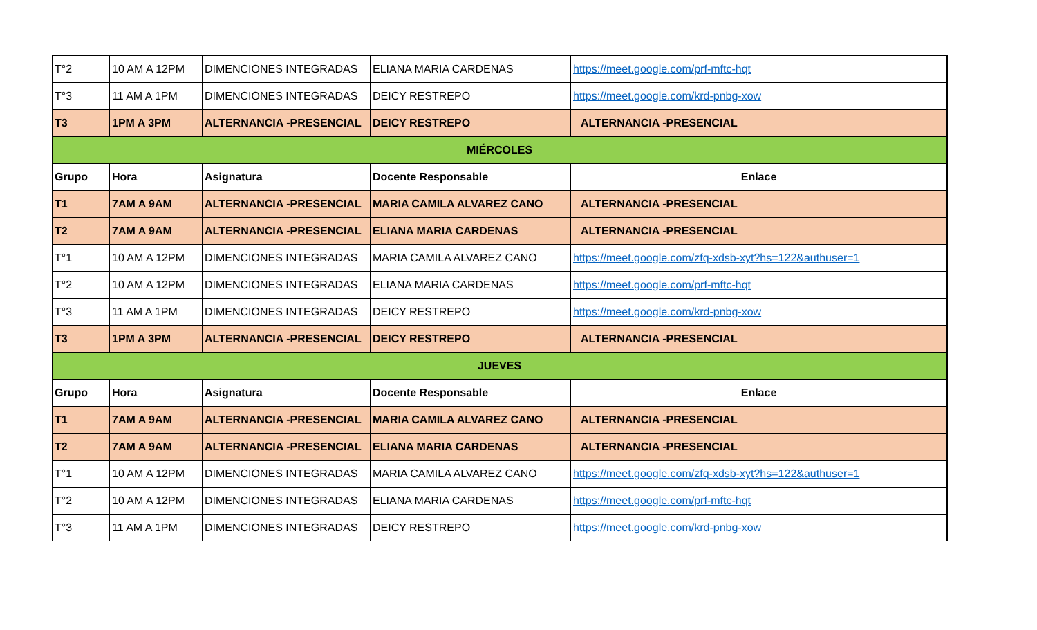| T°2 | 10 AM A 12PM | DIMENCIONES INTEGRADAS | ELIANA MARIA CARDENAS | https://meet.google.com/prf-mftc-hqt |
| T°3 | 11 AM A 1PM | DIMENCIONES INTEGRADAS | DEICY RESTREPO | https://meet.google.com/krd-pnbg-xow |
| T3 | 1PM A 3PM | ALTERNANCIA -PRESENCIAL | DEICY RESTREPO | ALTERNANCIA -PRESENCIAL |
| MIÉRCOLES | | | | |
| Grupo | Hora | Asignatura | Docente Responsable | Enlace |
| T1 | 7AM A 9AM | ALTERNANCIA -PRESENCIAL | MARIA CAMILA ALVAREZ CANO | ALTERNANCIA -PRESENCIAL |
| T2 | 7AM A 9AM | ALTERNANCIA -PRESENCIAL | ELIANA MARIA CARDENAS | ALTERNANCIA -PRESENCIAL |
| T°1 | 10 AM A 12PM | DIMENCIONES INTEGRADAS | MARIA CAMILA ALVAREZ CANO | https://meet.google.com/zfq-xdsb-xyt?hs=122&authuser=1 |
| T°2 | 10 AM A 12PM | DIMENCIONES INTEGRADAS | ELIANA MARIA CARDENAS | https://meet.google.com/prf-mftc-hqt |
| T°3 | 11 AM A 1PM | DIMENCIONES INTEGRADAS | DEICY RESTREPO | https://meet.google.com/krd-pnbg-xow |
| T3 | 1PM A 3PM | ALTERNANCIA -PRESENCIAL | DEICY RESTREPO | ALTERNANCIA -PRESENCIAL |
| JUEVES | | | | |
| Grupo | Hora | Asignatura | Docente Responsable | Enlace |
| T1 | 7AM A 9AM | ALTERNANCIA -PRESENCIAL | MARIA CAMILA ALVAREZ CANO | ALTERNANCIA -PRESENCIAL |
| T2 | 7AM A 9AM | ALTERNANCIA -PRESENCIAL | ELIANA MARIA CARDENAS | ALTERNANCIA -PRESENCIAL |
| T°1 | 10 AM A 12PM | DIMENCIONES INTEGRADAS | MARIA CAMILA ALVAREZ CANO | https://meet.google.com/zfq-xdsb-xyt?hs=122&authuser=1 |
| T°2 | 10 AM A 12PM | DIMENCIONES INTEGRADAS | ELIANA MARIA CARDENAS | https://meet.google.com/prf-mftc-hqt |
| T°3 | 11 AM A 1PM | DIMENCIONES INTEGRADAS | DEICY RESTREPO | https://meet.google.com/krd-pnbg-xow |